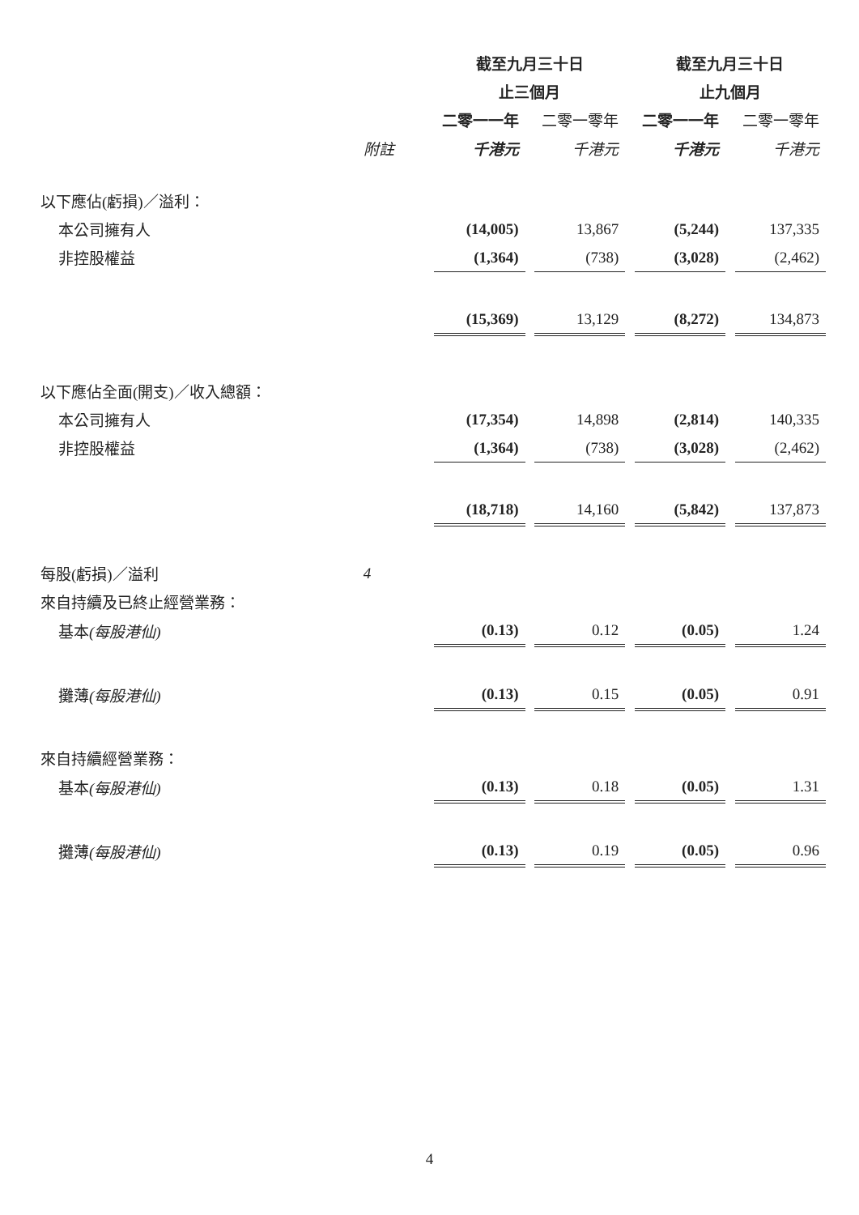| | | 截至九月三十日 | | | | 截至九月三十日 | | |
| --- | --- | --- | --- | --- | --- | --- | --- | --- |
| | | 止三個月 | | | | 止九個月 | | |
| | | 二零一一年 | | 二零一零年 | | 二零一一年 | | 二零一零年 |
| | 附註 | 千港元 | | 千港元 | | 千港元 | | 千港元 |
| 以下應佔(虧損)／溢利： | | | | | | | | |
| 本公司擁有人 | | (14,005) | | 13,867 | | (5,244) | | 137,335 |
| 非控股權益 | | (1,364) | | (738) | | (3,028) | | (2,462) |
| | | (15,369) | | 13,129 | | (8,272) | | 134,873 |
| 以下應佔全面(開支)／收入總額： | | | | | | | | |
| 本公司擁有人 | | (17,354) | | 14,898 | | (2,814) | | 140,335 |
| 非控股權益 | | (1,364) | | (738) | | (3,028) | | (2,462) |
| | | (18,718) | | 14,160 | | (5,842) | | 137,873 |
| 每股(虧損)／溢利 | 4 | | | | | | | |
| 來自持續及已終止經營業務： | | | | | | | | |
| 基本 (每股港仙) | | (0.13) | | 0.12 | | (0.05) | | 1.24 |
| 攤薄 (每股港仙) | | (0.13) | | 0.15 | | (0.05) | | 0.91 |
| 來自持續經營業務： | | | | | | | | |
| 基本 (每股港仙) | | (0.13) | | 0.18 | | (0.05) | | 1.31 |
| 攤薄 (每股港仙) | | (0.13) | | 0.19 | | (0.05) | | 0.96 |
4